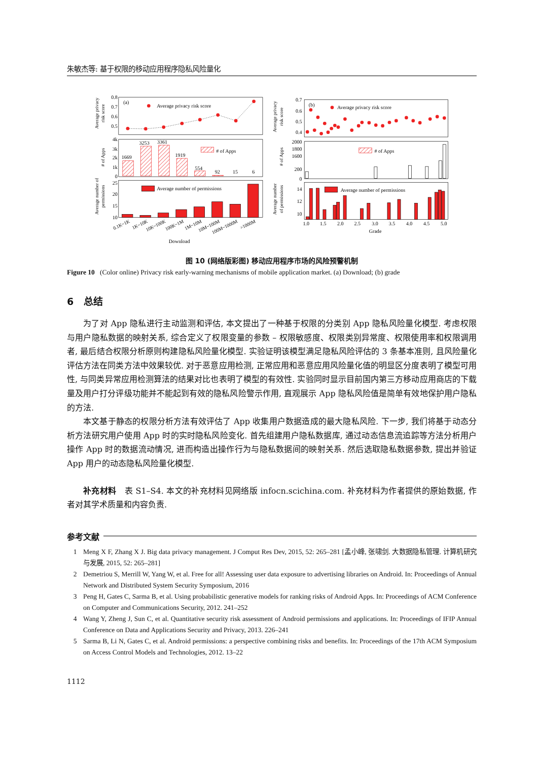朱敏杰等: 基于权限的移动应用程序隐私风险量化
0.8
0.7
0.6
0.5
4k
3k
2k
1k
0
25
20
15
10
0.7
0.6
0.5
0.4
2000
1800
1600
200
0
14
12
10
(a)
Average privacy risk score
# of Apps
Average number of permissions
1669
3253
3361
1919
554
92
15
6
(b)
Average privacy risk score
# of Apps
Average number of permissions
1.0
1.5
2.0
2.5
3.0
3.5
4.0
4.5
5.0
Grade
0.1K~1K
1K~10K
10K~100K
100K~1M
1M~10M
10M~100M
100M~1000M
>1000M
Download
Average privacy
risk score
# of Apps
Average number of
permissions
Average privacy
risk score
# of Apps
Average number
of permissions
图 10 (网络版彩图) 移动应用程序市场的风险预警机制
Figure 10 (Color online) Privacy risk early-warning mechanisms of mobile application market. (a) Download; (b) grade
6 总结
为了对 App 隐私进行主动监测和评估, 本文提出了一种基于权限的分类别 App 隐私风险量化模型. 考虑权限与用户隐私数据的映射关系, 综合定义了权限变量的参数 – 权限敏感度、权限类别异常度、权限使用率和权限调用者, 最后结合权限分析原则构建隐私风险量化模型. 实验证明该模型满足隐私风险评估的 3 条基本准则, 且风险量化评估方法在同类方法中效果较优. 对于恶意应用检测, 正常应用和恶意应用风险量化值的明显区分度表明了模型可用性, 与同类异常应用检测算法的结果对比也表明了模型的有效性. 实验同时显示目前国内第三方移动应用商店的下载量及用户打分评级功能并不能起到有效的隐私风险警示作用, 直观展示 App 隐私风险值是简单有效地保护用户隐私的方法.
本文基于静态的权限分析方法有效评估了 App 收集用户数据造成的最大隐私风险. 下一步, 我们将基于动态分析方法研究用户使用 App 时的实时隐私风险变化. 首先组建用户隐私数据库, 通过动态信息流追踪等方法分析用户操作 App 时的数据流动情况, 进而构造出操作行为与隐私数据间的映射关系. 然后选取隐私数据参数, 提出并验证 App 用户的动态隐私风险量化模型.
补充材料 表 S1–S4. 本文的补充材料见网络版 infocn.scichina.com. 补充材料为作者提供的原始数据, 作者对其学术质量和内容负责.
参考文献
1 Meng X F, Zhang X J. Big data privacy management. J Comput Res Dev, 2015, 52: 265–281 [孟小峰, 张啸剑. 大数据隐私管理. 计算机研究与发展, 2015, 52: 265–281]
2 Demetriou S, Merrill W, Yang W, et al. Free for all! Assessing user data exposure to advertising libraries on Android. In: Proceedings of Annual Network and Distributed System Security Symposium, 2016
3 Peng H, Gates C, Sarma B, et al. Using probabilistic generative models for ranking risks of Android Apps. In: Proceedings of ACM Conference on Computer and Communications Security, 2012. 241–252
4 Wang Y, Zheng J, Sun C, et al. Quantitative security risk assessment of Android permissions and applications. In: Proceedings of IFIP Annual Conference on Data and Applications Security and Privacy, 2013. 226–241
5 Sarma B, Li N, Gates C, et al. Android permissions: a perspective combining risks and benefits. In: Proceedings of the 17th ACM Symposium on Access Control Models and Technologies, 2012. 13–22
1112